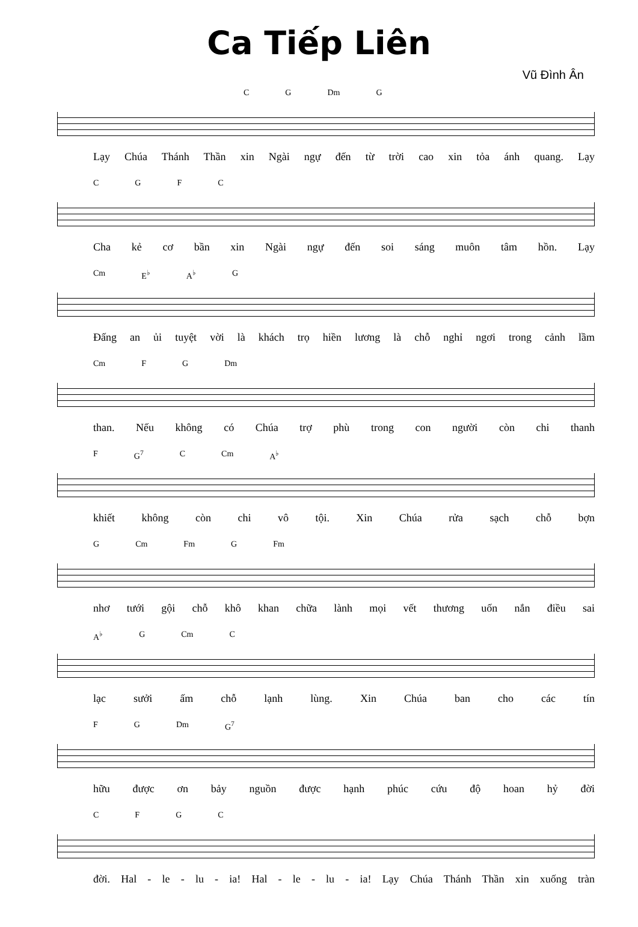Ca Tiếp Liên
Vũ Đình Ân
CG Dm G
Lạy Chúa Thánh Thần xin Ngài ngự đến từ trời cao xin tỏa ánh quang. Lạy
CGFC
Cha kẻ cơ bần xin Ngài ngự đến soi sáng muôn tâm hồn. Lạy
Cm E<sup>♭</sup> A<sup>♭</sup> G
Đấng an ủi tuyệt vời là khách trọ hiền lương là chỗ nghỉ ngơi trong cảnh lầm
Cm FG Dm
than. Nếu không có Chúa trợ phù trong con người còn chi thanh
F G<sup>7</sup> C Cm A<sup>♭</sup>
khiết không còn chi vô tội. Xin Chúa rửa sạch chỗ bợn
G Cm Fm G Fm
nhơ tưới gội chỗ khô khan chữa lành mọi vết thương uốn nắn điều sai
A<sup>♭</sup> G Cm C
lạc sưởi ấm chỗ lạnh lùng. Xin Chúa ban cho các tín
FG Dm G<sup>7</sup>
hữu được ơn bảy nguồn được hạnh phúc cứu độ hoan hỷ đời
CFGC
đời. Hal - le - lu - ia! Hal - le - lu - ia! Lạy Chúa Thánh Thần xin xuống tràn